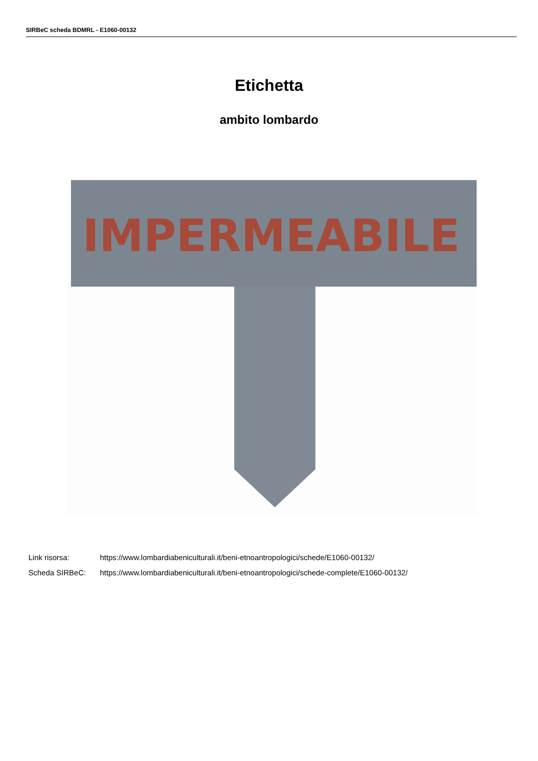SIRBeC scheda BDMRL - E1060-00132
Etichetta
ambito lombardo
IMPERMEABILE
Link risorsa: https://www.lombardiabeniculturali.it/beni-etnoantropologici/schede/E1060-00132/
Scheda SIRBeC: https://www.lombardiabeniculturali.it/beni-etnoantropologici/schede-complete/E1060-00132/